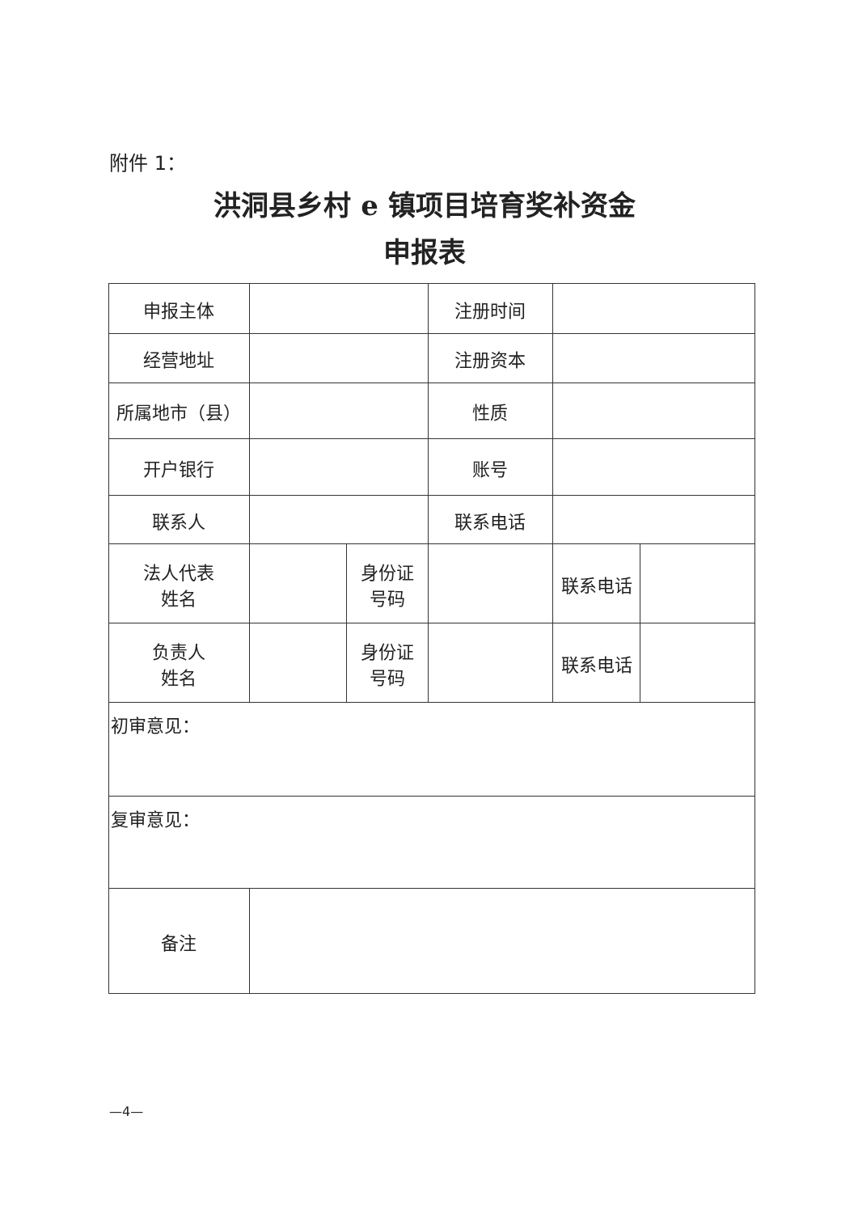附件 1：
洪洞县乡村 e 镇项目培育奖补资金
申报表
| 申报主体 | | | 注册时间 | | |
| 经营地址 | | | 注册资本 | | |
| 所属地市（县） | | | 性质 | | |
| 开户银行 | | | 账号 | | |
| 联系人 | | | 联系电话 | | |
| 法人代表 姓名 | | 身份证 号码 | | 联系电话 | |
| 负责人 姓名 | | 身份证 号码 | | 联系电话 | |
| 初审意见： | | | | | |
| 复审意见： | | | | | |
| 备注 | | | | | |
—4—